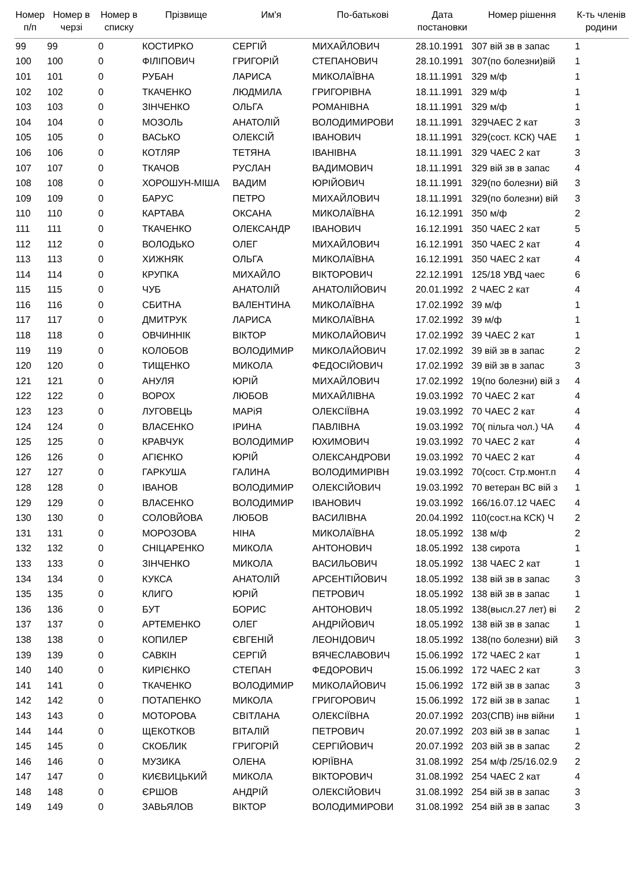| Номер п/п | Номер в черзі | Номер в списку | Прізвище | Им'я | По-батькові | Дата постановки | Номер рішення | К-ть членів родини |
| --- | --- | --- | --- | --- | --- | --- | --- | --- |
| 99 | 99 | 0 | КОСТИРКО | СЕРГІЙ | МИХАЙЛОВИЧ | 28.10.1991 | 307 вій зв в запас | 1 |
| 100 | 100 | 0 | ФІЛІПОВИЧ | ГРИГОРІЙ | СТЕПАНОВИЧ | 28.10.1991 | 307(по болезни)вій | 1 |
| 101 | 101 | 0 | РУБАН | ЛАРИСА | МИКОЛАЇВНА | 18.11.1991 | 329 м/ф | 1 |
| 102 | 102 | 0 | ТКАЧЕНКО | ЛЮДМИЛА | ГРИГОРІВНА | 18.11.1991 | 329 м/ф | 1 |
| 103 | 103 | 0 | ЗІНЧЕНКО | ОЛЬГА | РОМАНІВНА | 18.11.1991 | 329 м/ф | 1 |
| 104 | 104 | 0 | МОЗОЛЬ | АНАТОЛІЙ | ВОЛОДИМИРОВИ | 18.11.1991 | 329ЧАЕС 2 кат | 3 |
| 105 | 105 | 0 | ВАСЬКО | ОЛЕКСІЙ | ІВАНОВИЧ | 18.11.1991 | 329(сост. КСК) ЧАЕ | 1 |
| 106 | 106 | 0 | КОТЛЯР | ТЕТЯНА | ІВАНІВНА | 18.11.1991 | 329 ЧАЕС 2 кат | 3 |
| 107 | 107 | 0 | ТКАЧОВ | РУСЛАН | ВАДИМОВИЧ | 18.11.1991 | 329 вій зв в запас | 4 |
| 108 | 108 | 0 | ХОРОШУН-МІША | ВАДИМ | ЮРІЙОВИЧ | 18.11.1991 | 329(по болезни) вій | 3 |
| 109 | 109 | 0 | БАРУС | ПЕТРО | МИХАЙЛОВИЧ | 18.11.1991 | 329(по болезни) вій | 3 |
| 110 | 110 | 0 | КАРТАВА | ОКСАНА | МИКОЛАЇВНА | 16.12.1991 | 350 м/ф | 2 |
| 111 | 111 | 0 | ТКАЧЕНКО | ОЛЕКСАНДР | ІВАНОВИЧ | 16.12.1991 | 350 ЧАЕС 2 кат | 5 |
| 112 | 112 | 0 | ВОЛОДЬКО | ОЛЕГ | МИХАЙЛОВИЧ | 16.12.1991 | 350 ЧАЕС 2 кат | 4 |
| 113 | 113 | 0 | ХИЖНЯК | ОЛЬГА | МИКОЛАЇВНА | 16.12.1991 | 350 ЧАЕС 2 кат | 4 |
| 114 | 114 | 0 | КРУПКА | МИХАЙЛО | ВІКТОРОВИЧ | 22.12.1991 | 125/18 УВД чаес | 6 |
| 115 | 115 | 0 | ЧУБ | АНАТОЛІЙ | АНАТОЛІЙОВИЧ | 20.01.1992 | 2 ЧАЕС 2 кат | 4 |
| 116 | 116 | 0 | СБИТНА | ВАЛЕНТИНА | МИКОЛАЇВНА | 17.02.1992 | 39 м/ф | 1 |
| 117 | 117 | 0 | ДМИТРУК | ЛАРИСА | МИКОЛАЇВНА | 17.02.1992 | 39 м/ф | 1 |
| 118 | 118 | 0 | ОВЧИННІК | ВІКТОР | МИКОЛАЙОВИЧ | 17.02.1992 | 39 ЧАЕС 2 кат | 1 |
| 119 | 119 | 0 | КОЛОБОВ | ВОЛОДИМИР | МИКОЛАЙОВИЧ | 17.02.1992 | 39 вій зв в запас | 2 |
| 120 | 120 | 0 | ТИЩЕНКО | МИКОЛА | ФЕДОСІЙОВИЧ | 17.02.1992 | 39 вій зв в запас | 3 |
| 121 | 121 | 0 | АНУЛЯ | ЮРІЙ | МИХАЙЛОВИЧ | 17.02.1992 | 19(по болезни) вій з | 4 |
| 122 | 122 | 0 | ВОРОХ | ЛЮБОВ | МИХАЙЛІВНА | 19.03.1992 | 70 ЧАЕС 2 кат | 4 |
| 123 | 123 | 0 | ЛУГОВЕЦЬ | МАРіЯ | ОЛЕКСІЇВНА | 19.03.1992 | 70 ЧАЕС 2 кат | 4 |
| 124 | 124 | 0 | ВЛАСЕНКО | ІРИНА | ПАВЛІВНА | 19.03.1992 | 70( пільга чол.) ЧА | 4 |
| 125 | 125 | 0 | КРАВЧУК | ВОЛОДИМИР | ЮХИМОВИЧ | 19.03.1992 | 70 ЧАЕС 2 кат | 4 |
| 126 | 126 | 0 | АГІЄНКО | ЮРІЙ | ОЛЕКСАНДРОВИ | 19.03.1992 | 70 ЧАЕС 2 кат | 4 |
| 127 | 127 | 0 | ГАРКУША | ГАЛИНА | ВОЛОДИМИРІВН | 19.03.1992 | 70(сост. Стр.монт.п | 4 |
| 128 | 128 | 0 | ІВАНОВ | ВОЛОДИМИР | ОЛЕКСІЙОВИЧ | 19.03.1992 | 70 ветеран ВС вій з | 1 |
| 129 | 129 | 0 | ВЛАСЕНКО | ВОЛОДИМИР | ІВАНОВИЧ | 19.03.1992 | 166/16.07.12 ЧАЕС | 4 |
| 130 | 130 | 0 | СОЛОВЙОВА | ЛЮБОВ | ВАСИЛІВНА | 20.04.1992 | 110(сост.на КСК) Ч | 2 |
| 131 | 131 | 0 | МОРОЗОВА | НІНА | МИКОЛАЇВНА | 18.05.1992 | 138 м/ф | 2 |
| 132 | 132 | 0 | СНІЦАРЕНКО | МИКОЛА | АНТОНОВИЧ | 18.05.1992 | 138 сирота | 1 |
| 133 | 133 | 0 | ЗІНЧЕНКО | МИКОЛА | ВАСИЛЬОВИЧ | 18.05.1992 | 138 ЧАЕС 2 кат | 1 |
| 134 | 134 | 0 | КУКСА | АНАТОЛІЙ | АРСЕНТІЙОВИЧ | 18.05.1992 | 138 вій зв в запас | 3 |
| 135 | 135 | 0 | КЛИГО | ЮРІЙ | ПЕТРОВИЧ | 18.05.1992 | 138 вій зв в запас | 1 |
| 136 | 136 | 0 | БУТ | БОРИС | АНТОНОВИЧ | 18.05.1992 | 138(высл.27 лет) ві | 2 |
| 137 | 137 | 0 | АРТЕМЕНКО | ОЛЕГ | АНДРІЙОВИЧ | 18.05.1992 | 138 вій зв в запас | 1 |
| 138 | 138 | 0 | КОПИЛЕР | ЄВГЕНІЙ | ЛЕОНІДОВИЧ | 18.05.1992 | 138(по болезни) вій | 3 |
| 139 | 139 | 0 | САВКІН | СЕРГІЙ | ВЯЧЕСЛАВОВИЧ | 15.06.1992 | 172 ЧАЕС 2 кат | 1 |
| 140 | 140 | 0 | КИРІЄНКО | СТЕПАН | ФЕДОРОВИЧ | 15.06.1992 | 172 ЧАЕС 2 кат | 3 |
| 141 | 141 | 0 | ТКАЧЕНКО | ВОЛОДИМИР | МИКОЛАЙОВИЧ | 15.06.1992 | 172 вій зв в запас | 3 |
| 142 | 142 | 0 | ПОТАПЕНКО | МИКОЛА | ГРИГОРОВИЧ | 15.06.1992 | 172 вій зв в запас | 1 |
| 143 | 143 | 0 | МОТОРОВА | СВІТЛАНА | ОЛЕКСІЇВНА | 20.07.1992 | 203(СПВ) інв війни | 1 |
| 144 | 144 | 0 | ЩЕКОТКОВ | ВІТАЛІЙ | ПЕТРОВИЧ | 20.07.1992 | 203 вій зв в запас | 1 |
| 145 | 145 | 0 | СКОБЛИК | ГРИГОРІЙ | СЕРГІЙОВИЧ | 20.07.1992 | 203 вій зв в запас | 2 |
| 146 | 146 | 0 | МУЗИКА | ОЛЕНА | ЮРІЇВНА | 31.08.1992 | 254 м/ф /25/16.02.9 | 2 |
| 147 | 147 | 0 | КИЄВИЦЬКИЙ | МИКОЛА | ВІКТОРОВИЧ | 31.08.1992 | 254 ЧАЕС 2 кат | 4 |
| 148 | 148 | 0 | ЄРШОВ | АНДРІЙ | ОЛЕКСІЙОВИЧ | 31.08.1992 | 254 вій зв в запас | 3 |
| 149 | 149 | 0 | ЗАВЬЯЛОВ | ВІКТОР | ВОЛОДИМИРОВИ | 31.08.1992 | 254 вій зв в запас | 3 |